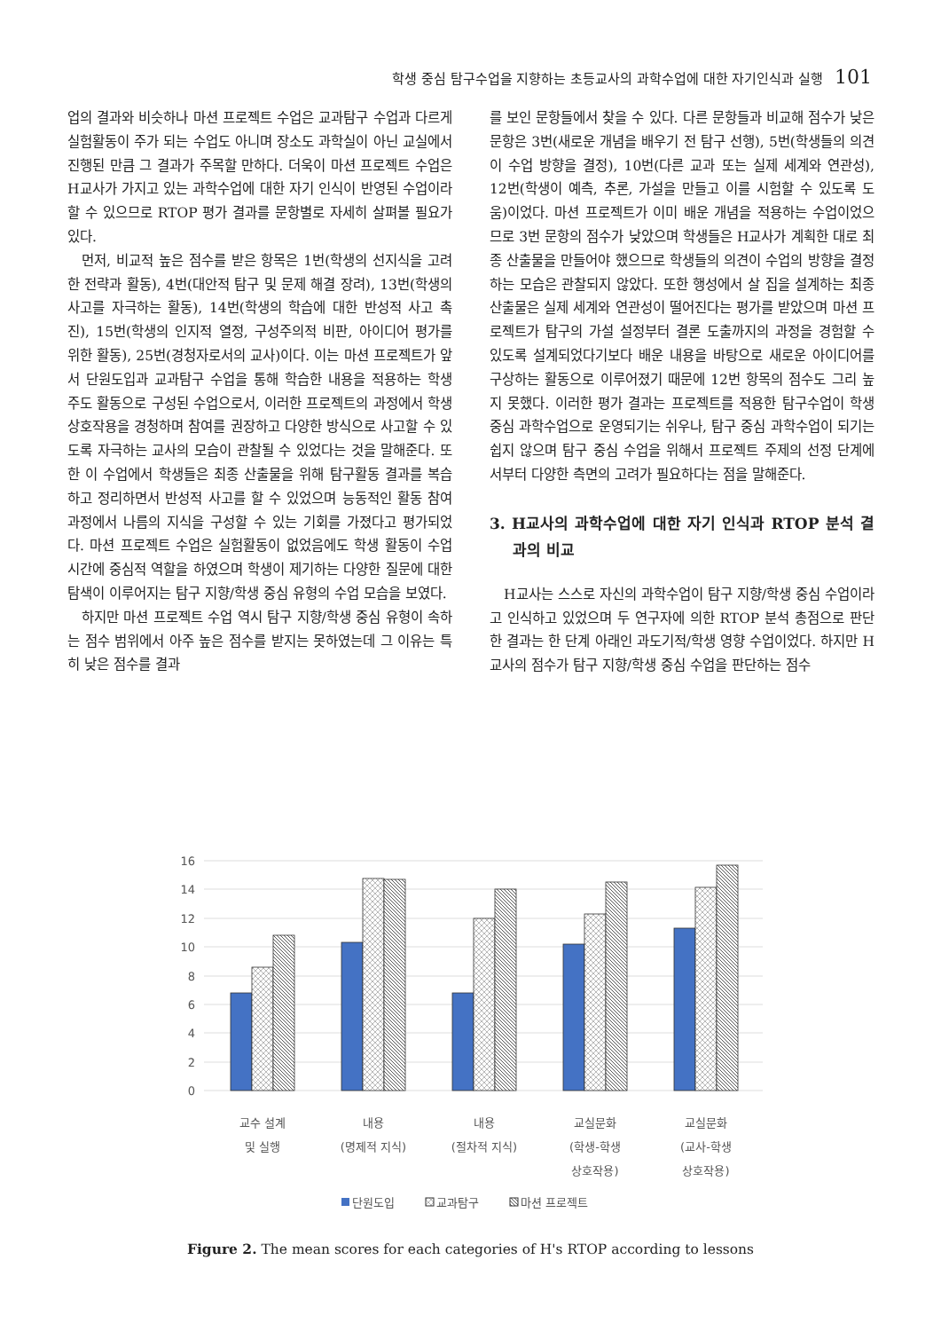학생 중심 탐구수업을 지향하는 초등교사의 과학수업에 대한 자기인식과 실행 101
업의 결과와 비슷하나 마션 프로젝트 수업은 교과탐구 수업과 다르게 실험활동이 주가 되는 수업도 아니며 장소도 과학실이 아닌 교실에서 진행된 만큼 그 결과가 주목할 만하다. 더욱이 마션 프로젝트 수업은 H교사가 가지고 있는 과학수업에 대한 자기 인식이 반영된 수업이라 할 수 있으므로 RTOP 평가 결과를 문항별로 자세히 살펴볼 필요가 있다.
먼저, 비교적 높은 점수를 받은 항목은 1번(학생의 선지식을 고려한 전략과 활동), 4번(대안적 탐구 및 문제 해결 장려), 13번(학생의 사고를 자극하는 활동), 14번(학생의 학습에 대한 반성적 사고 촉진), 15번(학생의 인지적 열정, 구성주의적 비판, 아이디어 평가를 위한 활동), 25번(경청자로서의 교사)이다. 이는 마션 프로젝트가 앞서 단원도입과 교과탐구 수업을 통해 학습한 내용을 적용하는 학생 주도 활동으로 구성된 수업으로서, 이러한 프로젝트의 과정에서 학생 상호작용을 경청하며 참여를 권장하고 다양한 방식으로 사고할 수 있도록 자극하는 교사의 모습이 관찰될 수 있었다는 것을 말해준다. 또한 이 수업에서 학생들은 최종 산출물을 위해 탐구활동 결과를 복습하고 정리하면서 반성적 사고를 할 수 있었으며 능동적인 활동 참여 과정에서 나름의 지식을 구성할 수 있는 기회를 가졌다고 평가되었다. 마션 프로젝트 수업은 실험활동이 없었음에도 학생 활동이 수업 시간에 중심적 역할을 하였으며 학생이 제기하는 다양한 질문에 대한 탐색이 이루어지는 탐구 지향/학생 중심 유형의 수업 모습을 보였다.
하지만 마션 프로젝트 수업 역시 탐구 지향/학생 중심 유형이 속하는 점수 범위에서 아주 높은 점수를 받지는 못하였는데 그 이유는 특히 낮은 점수를 결과
를 보인 문항들에서 찾을 수 있다. 다른 문항들과 비교해 점수가 낮은 문항은 3번(새로운 개념을 배우기 전 탐구 선행), 5번(학생들의 의견이 수업 방향을 결정), 10번(다른 교과 또는 실제 세계와 연관성), 12번(학생이 예측, 추론, 가설을 만들고 이를 시험할 수 있도록 도움)이었다. 마션 프로젝트가 이미 배운 개념을 적용하는 수업이었으므로 3번 문항의 점수가 낮았으며 학생들은 H교사가 계획한 대로 최종 산출물을 만들어야 했으므로 학생들의 의견이 수업의 방향을 결정하는 모습은 관찰되지 않았다. 또한 행성에서 살 집을 설계하는 최종 산출물은 실제 세계와 연관성이 떨어진다는 평가를 받았으며 마션 프로젝트가 탐구의 가설 설정부터 결론 도출까지의 과정을 경험할 수 있도록 설계되었다기보다 배운 내용을 바탕으로 새로운 아이디어를 구상하는 활동으로 이루어졌기 때문에 12번 항목의 점수도 그리 높지 못했다. 이러한 평가 결과는 프로젝트를 적용한 탐구수업이 학생 중심 과학수업으로 운영되기는 쉬우나, 탐구 중심 과학수업이 되기는 쉽지 않으며 탐구 중심 수업을 위해서 프로젝트 주제의 선정 단계에서부터 다양한 측면의 고려가 필요하다는 점을 말해준다.
3. H교사의 과학수업에 대한 자기 인식과 RTOP 분석 결과의 비교
H교사는 스스로 자신의 과학수업이 탐구 지향/학생 중심 수업이라고 인식하고 있었으며 두 연구자에 의한 RTOP 분석 총점으로 판단한 결과는 한 단계 아래인 과도기적/학생 영향 수업이었다. 하지만 H교사의 점수가 탐구 지향/학생 중심 수업을 판단하는 점수
16
14
12
10
8
6
4
2
0
교수 설계
및 실행
내용
(명제적 지식)
내용
(절차적 지식)
교실문화
(학생-학생
상호작용)
교실문화
(교사-학생
상호작용)
단원도입
교과탐구
마션 프로젝트
Figure 2. The mean scores for each categories of H's RTOP according to lessons